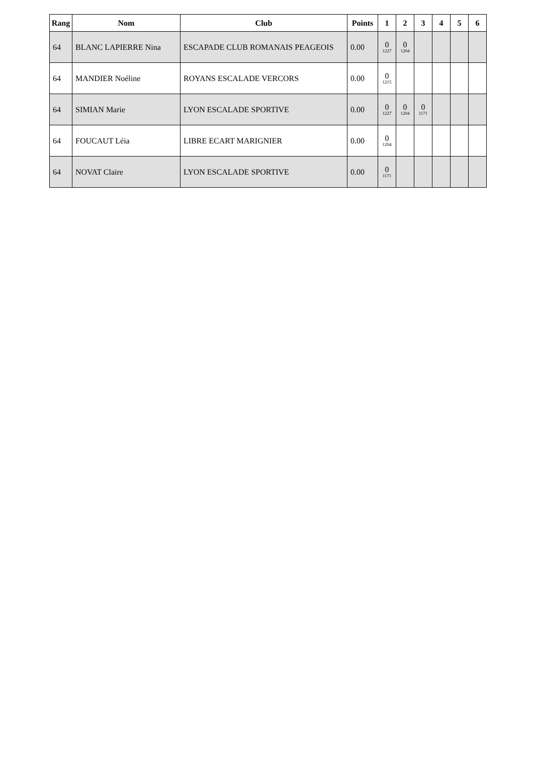| Rang | Nom | Club | Points | 1 | 2 | 3 | 4 | 5 | 6 |
| --- | --- | --- | --- | --- | --- | --- | --- | --- | --- |
| 64 | BLANC LAPIERRE Nina | ESCAPADE CLUB ROMANAIS PEAGEOIS | 0.00 | 0 1227 | 0 1204 | | | | |
| 64 | MANDIER Noéline | ROYANS ESCALADE VERCORS | 0.00 | 0 1215 | | | | | |
| 64 | SIMIAN Marie | LYON ESCALADE SPORTIVE | 0.00 | 0 1227 | 0 1204 | 0 1171 | | | |
| 64 | FOUCAUT Léia | LIBRE ECART MARIGNIER | 0.00 | 0 1204 | | | | | |
| 64 | NOVAT Claire | LYON ESCALADE SPORTIVE | 0.00 | 0 1171 | | | | | |